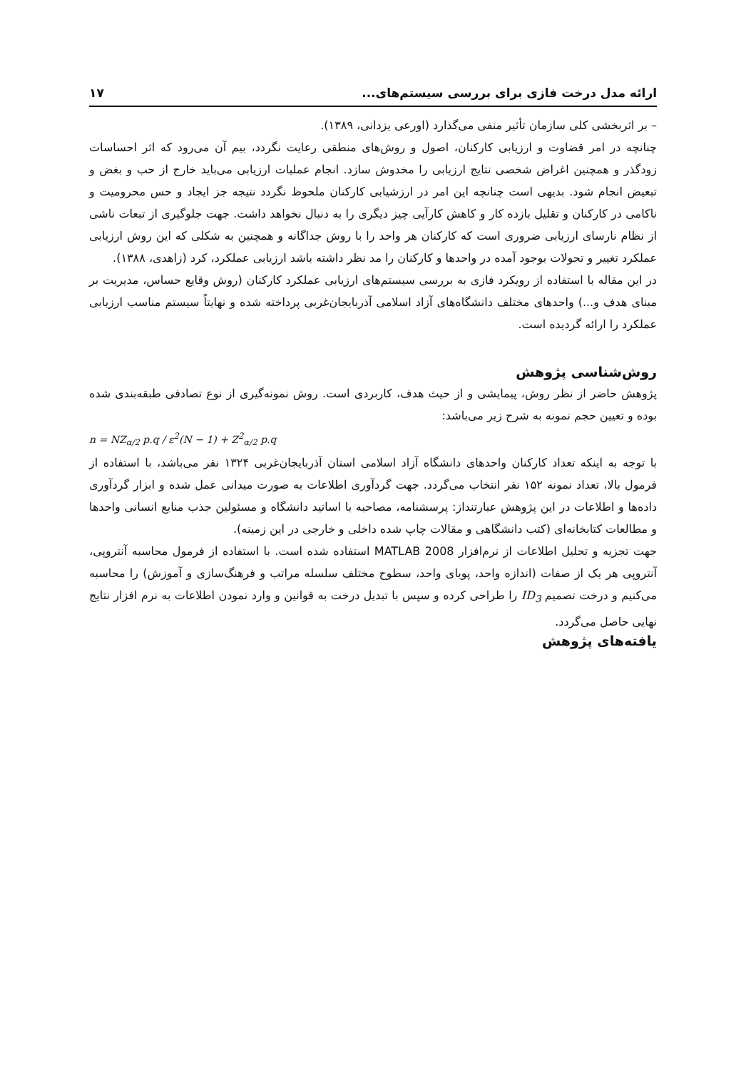ارائه مدل درخت فازی برای بررسی سیستم‌های... ۱۷
– بر اثربخشی کلی سازمان تأثیر منفی می‌گذارد (اورعی یزدانی، ۱۳۸۹).
چنانچه در امر قضاوت و ارزیابی کارکنان، اصول و روش‌های منطقی رعایت نگردد، بیم آن می‌رود که اثر احساسات زودگذر و همچنین اغراض شخصی نتایج ارزیابی را مخدوش سازد. انجام عملیات ارزیابی می‌باید خارج از حب و بغض و تبعیض انجام شود. بدیهی است چنانچه این امر در ارزشیابی کارکنان ملحوظ نگردد نتیجه جز ایجاد و حس محرومیت و ناکامی در کارکنان و تقلیل بازده کار و کاهش کارآیی چیز دیگری را به دنبال نخواهد داشت. جهت جلوگیری از تبعات ناشی از نظام نارسای ارزیابی ضروری است که کارکنان هر واحد را با روش جداگانه و همچنین به شکلی که این روش ارزیابی عملکرد تغییر و تحولات بوجود آمده در واحدها و کارکنان را مد نظر داشته باشد ارزیابی عملکرد، کرد (زاهدی، ۱۳۸۸).
در این مقاله با استفاده از رویکرد فازی به بررسی سیستم‌های ارزیابی عملکرد کارکنان (روش وقایع حساس، مدیریت بر مبنای هدف و...) واحدهای مختلف دانشگاه‌های آزاد اسلامی آذربایجان‌غربی پرداخته شده و نهایتاً سیستم مناسب ارزیابی عملکرد را ارائه گردیده است.
روش‌شناسی پژوهش
پژوهش حاضر از نظر روش، پیمایشی و از حیث هدف، کاربردی است. روش نمونه‌گیری از نوع تصادفی طبقه‌بندی شده بوده و تعیین حجم نمونه به شرح زیر می‌باشد:
n = NZ<sub>α/2</sub> p.q / ε<sup>2</sup>(N − 1) + Z<sup>2</sup><sub>α/2</sub> p.q
با توجه به اینکه تعداد کارکنان واحدهای دانشگاه آزاد اسلامی استان آذربایجان‌غربی ۱۳۲۴ نفر می‌باشد، با استفاده از فرمول بالا، تعداد نمونه ۱۵۲ نفر انتخاب می‌گردد. جهت گردآوری اطلاعات به صورت میدانی عمل شده و ابزار گردآوری داده‌ها و اطلاعات در این پژوهش عبارتنداز: پرسشنامه، مصاحبه با اساتید دانشگاه و مسئولین جذب منابع انسانی واحدها و مطالعات کتابخانه‌ای (کتب دانشگاهی و مقالات چاپ شده داخلی و خارجی در این زمینه).
جهت تجزیه و تحلیل اطلاعات از نرم‌افزار MATLAB 2008 استفاده شده است. با استفاده از فرمول محاسبه آنتروپی، آنتروپی هر یک از صفات (اندازه واحد، پویای واحد، سطوح مختلف سلسله مراتب و فرهنگ‌سازی و آموزش) را محاسبه می‌کنیم و درخت تصمیم ID<sub>3</sub> را طراحی کرده و سپس با تبدیل درخت به قوانین و وارد نمودن اطلاعات به نرم افزار نتایج نهایی حاصل می‌گردد.
یافته‌های پژوهش